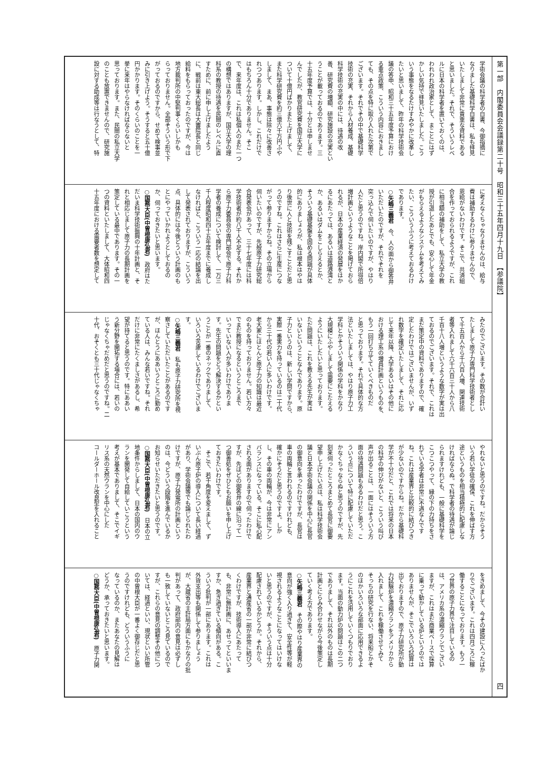第一部　内閣委員会会議録第二十号　昭和三十五年四月十九日　【参議院】 四
学術会議の科学者の白書、今御指摘に
なりました基礎科学白書は、私も拝見
いたしまして非常に貴重な資料である
と思いました。それで、そういうレベ
ルに日本の科学者を置いておくのは、
われわれ政治家として、まことにはず
かしい気持で拝見いたしました。こう
いう事態をなるたけすみやかに改革し
たいと思いまして、昨年の科学技術会
議の答申、昭和三十五年度予算におけ
る重点政策、こういう内容におきまし
ても、その点を特に取り入れた次第で
ございます。それでその中で基礎科学
技術の充実、それから人材養成、基礎
科学技術の充実の中には、待遇の改
善、研究費の増額、研究施設の充実とい
うことが載っておるのであります。三
十五年度予算では、十分とは申しませ
んでしたが、教官研究費を国立大学に
ついて十億円ばかりまた上げまして、
また科学研究費を約三億六千万円ふや
しまして、まあ、事態は除々に改善さ
れつつあります。しかし、これだけで
はもちろん十分でありません。そこ
で、来年度は、これは私個人のまだ一つ
の構想ではありますが、国立大学の理
科系の教授の待遇を民間のレベルに直
すために、前に申し上げましたよう
に、戦前は東大総長は大審院長と同じ
給料をもらっておったのですが、今は
地方裁判所の中堅判事くらいしかも
らっておりません。全部そういう形で下
がっておるのですから、せめて検事並
みに引き上げよう。そうすると五十億
円かかります。そのくらいのことを一
挙に来年はやらなければならないと
思っております。また、民間の私立大学
のことも放置できませんので、研究施
設に対する助成等は行なうとして、特
に考えなくちゃなりませんのは、給与
費は補助するわけに参りませんので、
恩給がないわけです。そこで、共済組
合を作っておられるようですが、これ
に相当額の補助をして、私立大学の教
授が引退したあとでも、安心して年金
がもらえるようなシステムを考えてみ
たい、こういうふうに考えておるわけ
であります。
○矢嶋三義君　今、人の面から御答弁
いただいたのですが、それでそれを
突っ込んで伺いたいのですが、やはり
人だと思うのですね。岸内閣で所得倍
増計画というようなことを掲げておら
れるが、日本の産業経済の発展をはか
るにあたっては、あるいは道路港湾と
か、あるいはダムをこしらえるとか、
そういう基礎基盤を固める問題が具体
的にありましょうが、私は根本はやは
り後世に人と技術を残こすことだと思
うのですね。これはさらに生産につな
がって参りますからね。その立場から
伺いたいのですが、先般原子力研究総
合発表会があって、三十七年度には科
学技術者が約八千人不足する。それか
ら原子力委員会の専門部会で原子力科
学者の養成について検討して、一万三
千人程度昭和四十五年度までに養成し
なければと、こういう一応の結論を出
して発表されておりますが、こういう
点、具体的には今後どういう計画のも
とにやっていかれようとしておるの
か、伺っておきたいと思います。
○国務大臣(中曽根康弘君)　政府はた
だいま科学技術振興の十年計画と、そ
れと相応じまして原子力の長期計画を
策定している最中であります。その一
つの資料といたしまして、大体昭和四
十五年度における需要者数を想定して
みたのでございます。その数が合計い
たしまして原子力専門科学技術者とし
て千五百人から千六百人増、関連技術
者等入れまして六千六百三十人から八
千百十八人増というような数字が実は出
ておるのでございます。それで、これは
まだ策定中の資料でありますので、確
定したわけではございませんが、いず
れ数字を確定いたしまして、それに応
じて来年以降、大学あるいはその他に
おける理工系の増員計画というものを、
もう一回打ち立てていくべきものだ
と思っております。それで具体的な方
法といたしましては、やはり原子力工
学科とかそういう関係の学科をかなり
大規模にふやしまして需要にこたえる
ようにいたしたいと思っております。
ただ問題は、これを教える先生が実は
いないということなんであります。原
子力というのは、新しい学問ですから、
実際一番実力を持っているのは二十代
から三十代の若い人に多いわけです。
老大家にほとんど原子力の知識は最近
のものを持っておりません。若い方々
でまだ教授になるというところまで
いっていない人が多いわけでありま
す。先生の問題をどう解決するかとい
うことが一番のネックでありまして、
いろいろ苦慮しているわけでございま
す。
○矢嶋三義君　私も原子力研究所を視
察さしていただいたことがあるのです
が、ほんとうにああいうところに勤め
ている人は、みんな若いですね。それ
だけに非常にたくましさがあるし、希
望が持てると思うのです。特にああい
う新分野を開拓する場合には、若いの
じゃなくちゃだめだと思うのですね。二
十代、おそくとも三十代じゃなくちゃ
やれないと思うのですね。だからそう
いう若い学徒の確保、これを伸ばす方
途というものを相当積極的に配慮しな
ければならぬ。で科学者の待遇が論じ
られますけれども、一般に基礎科学を
こつこつやって、縁の下の力持ちをさ
れている学者は非常に不遇なんです
ね。これは産業界と比較的に結びつき
が少ないのですからね。だから基礎科
学が不十分だと、これでは将来の日本
の科学の伸びがないと、こういう叫び
声が出ることは、一面にはそういう方
面の待遇問題もあるわけだと思う。こ
ういう点について特に配慮していただ
かなくちゃならぬと思うのですが、先
刻来伺ったところまとめて長官に御要
望申し上げたい点は、私は科学技術会
議と日本学術会議の関係を中心に長官
の御意向を承ったわけですが、長官は
車の両輪と言われるのですけれども、
確かにそうだと思うのですよ。しか
し、その車の両輪が、今は非常にアン
バランスになっている。そこに私心配
される面がありますので伺ったわけで
すが、先ほどの御答弁の線に沿って一
つ御善処をぜひともお願いを申し上げ
ておきたいわけです。
　そこで、若干角度を変えまして、ず
いぶん原子炉の導入について長い経過
があり、学術会議等でも論じられたわ
けですが、原子力発電所の計画という
のは、今どういう段階を進んでいるか
お知らせいただきたいと思うのです。
○国務大臣(中曽根康弘君)　日本の立
地条件からしまして、日本の国内のウ
ランを開発して自給していこうという
考えが基本でありまして、そこでイギ
リス系の天然ウランを中心にした
コールダーホール改良型を入れること
をきめまして、今その建設に入ったばか
りでございます。これは四月ごろに稼
働することになっております。もう一
つ世界の原子力界で注目しているの
は、アメリカ系の濃縮ウランでござい
ますが、これはまだ商業ベースで採算
に乗って動かしている炉というのでは
ありませんが、そこでいろいろ試算は
出ておりますので、原子力研究所が動
力試験炉を濃縮ウランをアメリカから
入れまして、これを稼働させてみて
そっちの研究を行ない、将来船とかそ
のほかいろいろな部面に応用できるよ
うにこれを活用していくつもりでおり
ます。当面の動力炉の問題はこの二つ
でありまして、それ以外のものは長期
計画とにらみ合わせながら今後策定し
ていく考え方であります。
○矢嶋三義君　その際やはり産業界の
意向が強く入り過ぎて、安全性等が軽
視されるようなことになってはいけな
いと思うのですが、そういう点は十分
配慮されているかどうか。それから、
産業界と通産省の一部が非常に結びつ
くわけですが、技術導入にあたって
も、非常に無計画に、あせってといいま
すか、急ぎ過ぎている傾向がある。こ
ういう批判が一部にあります。これは
外貨支出等も関係して参りましょう
が、大蔵省の主計局方面にもかなりの批
判があって、政府部内の意見は必ずし
も一致していないところ見ているので
すが、これらの意見の調整その他につ
いては、経過といい、現状といい所管
の中曽根大臣が一番よく御存じだと思
うのですけれども、どういうふうに
なっているのか、またあなたの見解は
どうか、承っておきたいと思います。
○国務大臣(中曽根康弘君)　原子力関